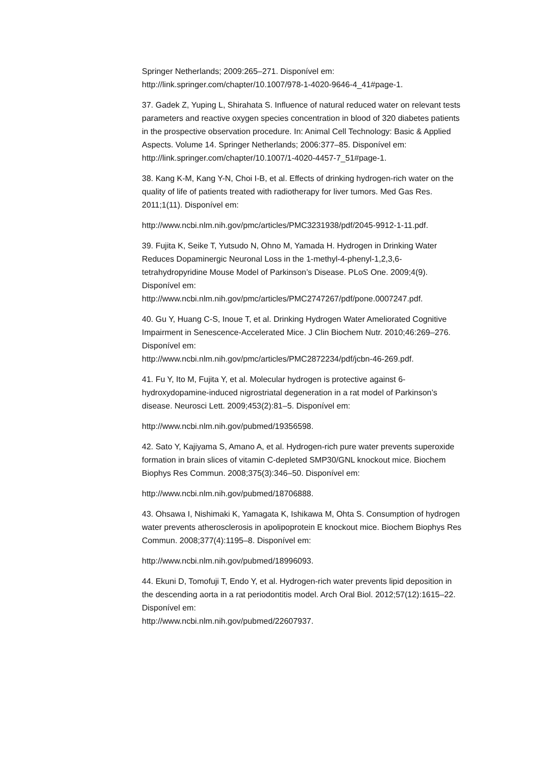Springer Netherlands; 2009:265–271. Disponível em:
http://link.springer.com/chapter/10.1007/978-1-4020-9646-4_41#page-1.
37. Gadek Z, Yuping L, Shirahata S. Influence of natural reduced water on relevant tests parameters and reactive oxygen species concentration in blood of 320 diabetes patients in the prospective observation procedure. In: Animal Cell Technology: Basic & Applied Aspects. Volume 14. Springer Netherlands; 2006:377–85. Disponível em: http://link.springer.com/chapter/10.1007/1-4020-4457-7_51#page-1.
38. Kang K-M, Kang Y-N, Choi I-B, et al. Effects of drinking hydrogen-rich water on the quality of life of patients treated with radiotherapy for liver tumors. Med Gas Res. 2011;1(11). Disponível em:
http://www.ncbi.nlm.nih.gov/pmc/articles/PMC3231938/pdf/2045-9912-1-11.pdf.
39. Fujita K, Seike T, Yutsudo N, Ohno M, Yamada H. Hydrogen in Drinking Water Reduces Dopaminergic Neuronal Loss in the 1-methyl-4-phenyl-1,2,3,6-tetrahydropyridine Mouse Model of Parkinson’s Disease. PLoS One. 2009;4(9). Disponível em:
http://www.ncbi.nlm.nih.gov/pmc/articles/PMC2747267/pdf/pone.0007247.pdf.
40. Gu Y, Huang C-S, Inoue T, et al. Drinking Hydrogen Water Ameliorated Cognitive Impairment in Senescence-Accelerated Mice. J Clin Biochem Nutr. 2010;46:269–276. Disponível em:
http://www.ncbi.nlm.nih.gov/pmc/articles/PMC2872234/pdf/jcbn-46-269.pdf.
41. Fu Y, Ito M, Fujita Y, et al. Molecular hydrogen is protective against 6-hydroxydopamine-induced nigrostriatal degeneration in a rat model of Parkinson’s disease. Neurosci Lett. 2009;453(2):81–5. Disponível em:
http://www.ncbi.nlm.nih.gov/pubmed/19356598.
42. Sato Y, Kajiyama S, Amano A, et al. Hydrogen-rich pure water prevents superoxide formation in brain slices of vitamin C-depleted SMP30/GNL knockout mice. Biochem Biophys Res Commun. 2008;375(3):346–50. Disponível em:
http://www.ncbi.nlm.nih.gov/pubmed/18706888.
43. Ohsawa I, Nishimaki K, Yamagata K, Ishikawa M, Ohta S. Consumption of hydrogen water prevents atherosclerosis in apolipoprotein E knockout mice. Biochem Biophys Res Commun. 2008;377(4):1195–8. Disponível em:
http://www.ncbi.nlm.nih.gov/pubmed/18996093.
44. Ekuni D, Tomofuji T, Endo Y, et al. Hydrogen-rich water prevents lipid deposition in the descending aorta in a rat periodontitis model. Arch Oral Biol. 2012;57(12):1615–22. Disponível em:
http://www.ncbi.nlm.nih.gov/pubmed/22607937.